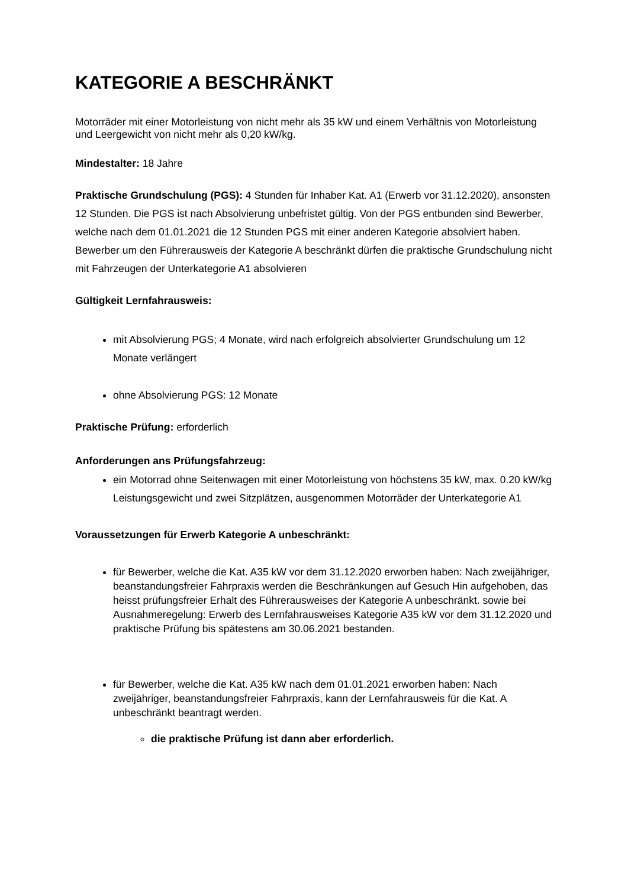KATEGORIE A BESCHRÄNKT
Motorräder mit einer Motorleistung von nicht mehr als 35 kW und einem Verhältnis von Motorleistung und Leergewicht von nicht mehr als 0,20 kW/kg.
Mindestalter: 18 Jahre
Praktische Grundschulung (PGS): 4 Stunden für Inhaber Kat. A1 (Erwerb vor 31.12.2020), ansonsten 12 Stunden. Die PGS ist nach Absolvierung unbefristet gültig. Von der PGS entbunden sind Bewerber, welche nach dem 01.01.2021 die 12 Stunden PGS mit einer anderen Kategorie absolviert haben. Bewerber um den Führerausweis der Kategorie A beschränkt dürfen die praktische Grundschulung nicht mit Fahrzeugen der Unterkategorie A1 absolvieren
Gültigkeit Lernfahrausweis:
mit Absolvierung PGS; 4 Monate, wird nach erfolgreich absolvierter Grundschulung um 12 Monate verlängert
ohne Absolvierung PGS: 12 Monate
Praktische Prüfung: erforderlich
Anforderungen ans Prüfungsfahrzeug:
ein Motorrad ohne Seitenwagen mit einer Motorleistung von höchstens 35 kW, max. 0.20 kW/kg Leistungsgewicht und zwei Sitzplätzen, ausgenommen Motorräder der Unterkategorie A1
Voraussetzungen für Erwerb Kategorie A unbeschränkt:
für Bewerber, welche die Kat. A35 kW vor dem 31.12.2020 erworben haben: Nach zweijähriger, beanstandungsfreier Fahrpraxis werden die Beschränkungen auf Gesuch Hin aufgehoben, das heisst prüfungsfreier Erhalt des Führerausweises der Kategorie A unbeschränkt. sowie bei Ausnahmeregelung: Erwerb des Lernfahrausweises Kategorie A35 kW vor dem 31.12.2020 und praktische Prüfung bis spätestens am 30.06.2021 bestanden.
für Bewerber, welche die Kat. A35 kW nach dem 01.01.2021 erworben haben: Nach zweijähriger, beanstandungsfreier Fahrpraxis, kann der Lernfahrausweis für die Kat. A unbeschränkt beantragt werden.
die praktische Prüfung ist dann aber erforderlich.